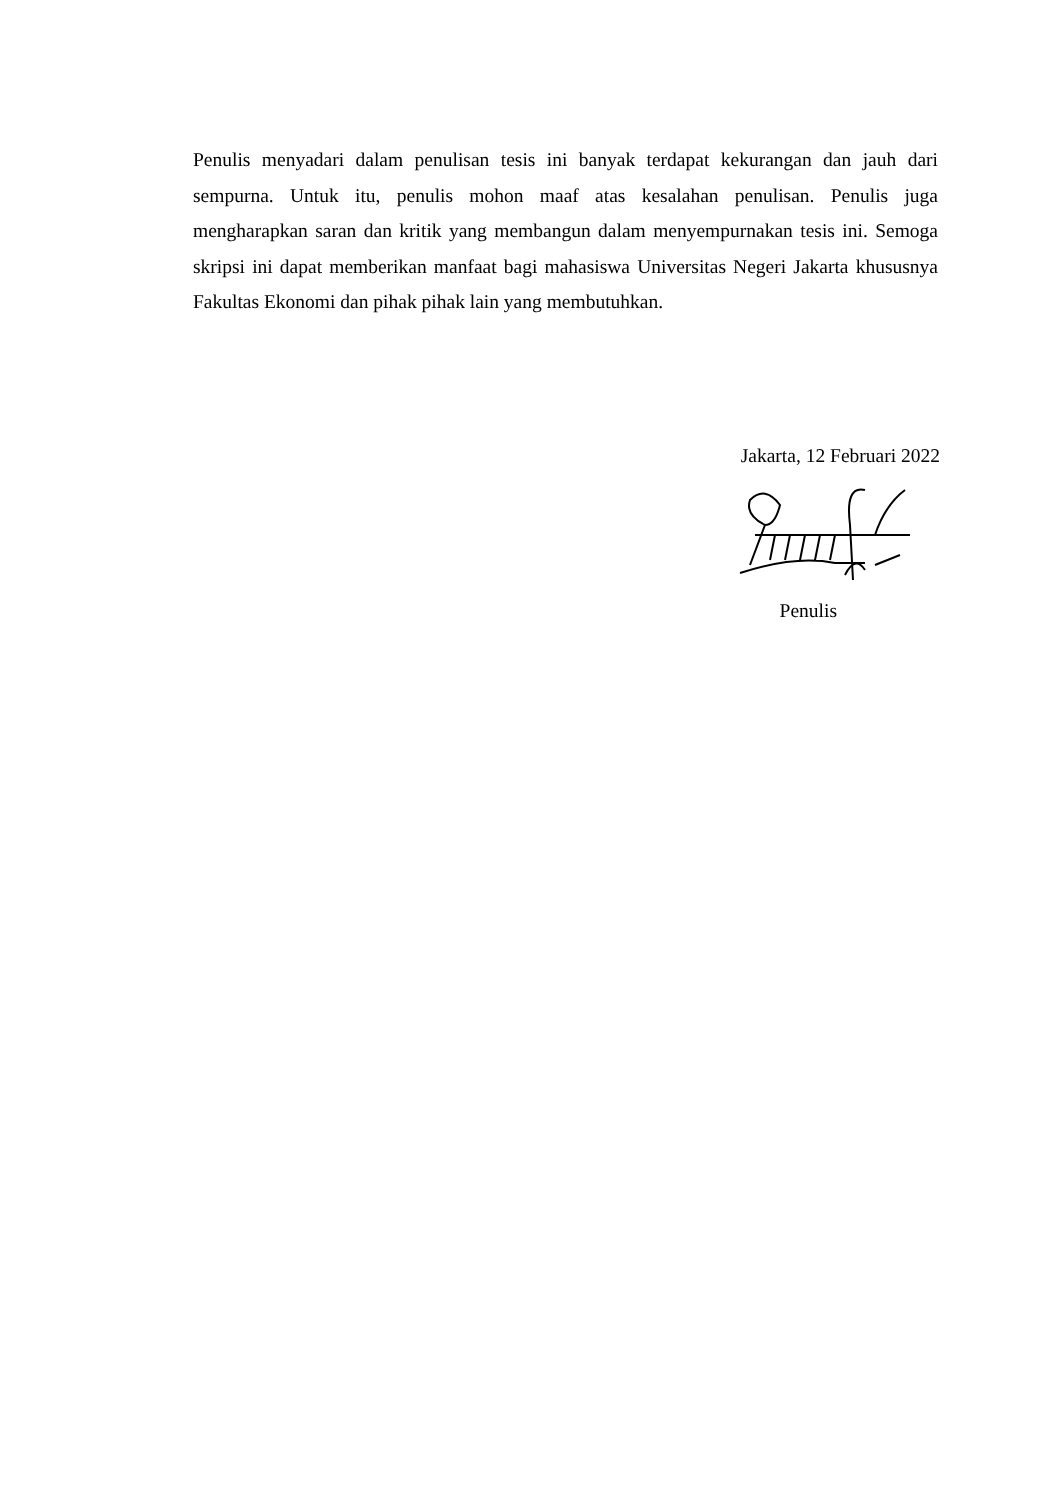Penulis menyadari dalam penulisan tesis ini banyak terdapat kekurangan dan jauh dari sempurna. Untuk itu, penulis mohon maaf atas kesalahan penulisan. Penulis juga mengharapkan saran dan kritik yang membangun dalam menyempurnakan tesis ini. Semoga skripsi ini dapat memberikan manfaat bagi mahasiswa Universitas Negeri Jakarta khususnya Fakultas Ekonomi dan pihak pihak lain yang membutuhkan.
Jakarta, 12 Februari 2022
Penulis